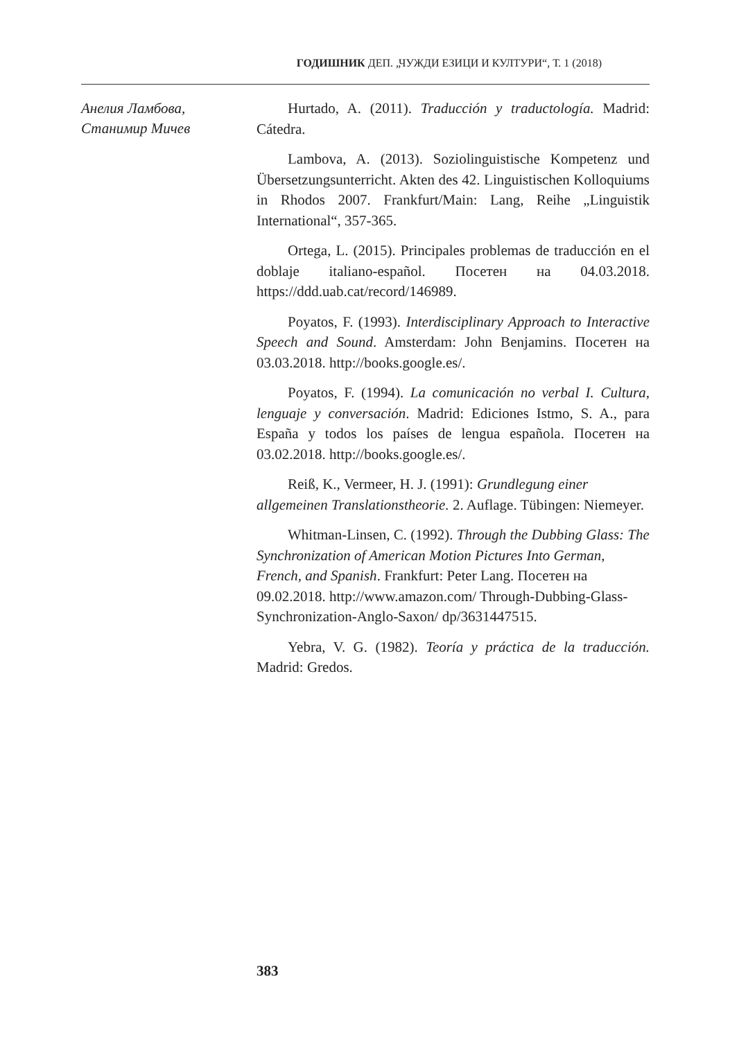ГОДИШНИК ДЕП. „ЧУЖДИ ЕЗИЦИ И КУЛТУРИ“, Т. 1 (2018)
Анелия Ламбова,
Станимир Мичев
Hurtado, A. (2011). Traducción y traductología. Madrid: Cátedra.
Lambova, A. (2013). Soziolinguistische Kompetenz und Übersetzungsunterricht. Akten des 42. Linguistischen Kolloquiums in Rhodos 2007. Frankfurt/Main: Lang, Reihe „Linguistik International“, 357-365.
Ortega, L. (2015). Principales problemas de traducción en el doblaje italiano-español. Посетен на 04.03.2018. https://ddd.uab.cat/record/146989.
Poyatos, F. (1993). Interdisciplinary Approach to Interactive Speech and Sound. Amsterdam: John Benjamins. Посетен на 03.03.2018. http://books.google.es/.
Poyatos, F. (1994). La comunicación no verbal I. Cultura, lenguaje y conversación. Madrid: Ediciones Istmo, S. A., para España y todos los países de lengua española. Посетен на 03.02.2018. http://books.google.es/.
Reiß, K., Vermeer, H. J. (1991): Grundlegung einer allgemeinen Translationstheorie. 2. Auflage. Tübingen: Niemeyer.
Whitman-Linsen, C. (1992). Through the Dubbing Glass: The Synchronization of American Motion Pictures Into German, French, and Spanish. Frankfurt: Peter Lang. Посетен на 09.02.2018. http://www.amazon.com/ Through-Dubbing-Glass-Synchronization-Anglo-Saxon/ dp/3631447515.
Yebra, V. G. (1982). Teoría y práctica de la traducción. Madrid: Gredos.
383